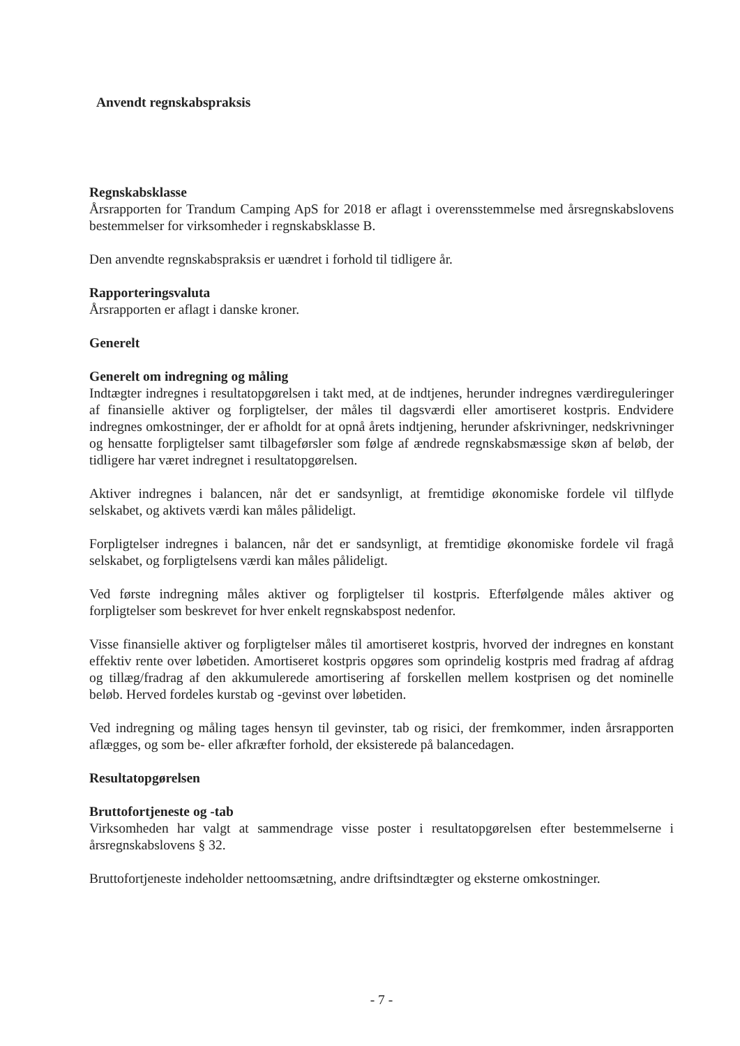Anvendt regnskabspraksis
Regnskabsklasse
Årsrapporten for Trandum Camping ApS for 2018 er aflagt i overensstemmelse med årsregnskabslovens bestemmelser for virksomheder i regnskabsklasse B.
Den anvendte regnskabspraksis er uændret i forhold til tidligere år.
Rapporteringsvaluta
Årsrapporten er aflagt i danske kroner.
Generelt
Generelt om indregning og måling
Indtægter indregnes i resultatopgørelsen i takt med, at de indtjenes, herunder indregnes værdireguleringer af finansielle aktiver og forpligtelser, der måles til dagsværdi eller amortiseret kostpris. Endvidere indregnes omkostninger, der er afholdt for at opnå årets indtjening, herunder afskrivninger, nedskrivninger og hensatte forpligtelser samt tilbageførsler som følge af ændrede regnskabsmæssige skøn af beløb, der tidligere har været indregnet i resultatopgørelsen.
Aktiver indregnes i balancen, når det er sandsynligt, at fremtidige økonomiske fordele vil tilflyde selskabet, og aktivets værdi kan måles pålideligt.
Forpligtelser indregnes i balancen, når det er sandsynligt, at fremtidige økonomiske fordele vil fragå selskabet, og forpligtelsens værdi kan måles pålideligt.
Ved første indregning måles aktiver og forpligtelser til kostpris. Efterfølgende måles aktiver og forpligtelser som beskrevet for hver enkelt regnskabspost nedenfor.
Visse finansielle aktiver og forpligtelser måles til amortiseret kostpris, hvorved der indregnes en konstant effektiv rente over løbetiden. Amortiseret kostpris opgøres som oprindelig kostpris med fradrag af afdrag og tillæg/fradrag af den akkumulerede amortisering af forskellen mellem kostprisen og det nominelle beløb. Herved fordeles kurstab og -gevinst over løbetiden.
Ved indregning og måling tages hensyn til gevinster, tab og risici, der fremkommer, inden årsrapporten aflægges, og som be- eller afkræfter forhold, der eksisterede på balancedagen.
Resultatopgørelsen
Bruttofortjeneste og -tab
Virksomheden har valgt at sammendrage visse poster i resultatopgørelsen efter bestemmelserne i årsregnskabslovens § 32.
Bruttofortjeneste indeholder nettoomsætning, andre driftsindtægter og eksterne omkostninger.
- 7 -